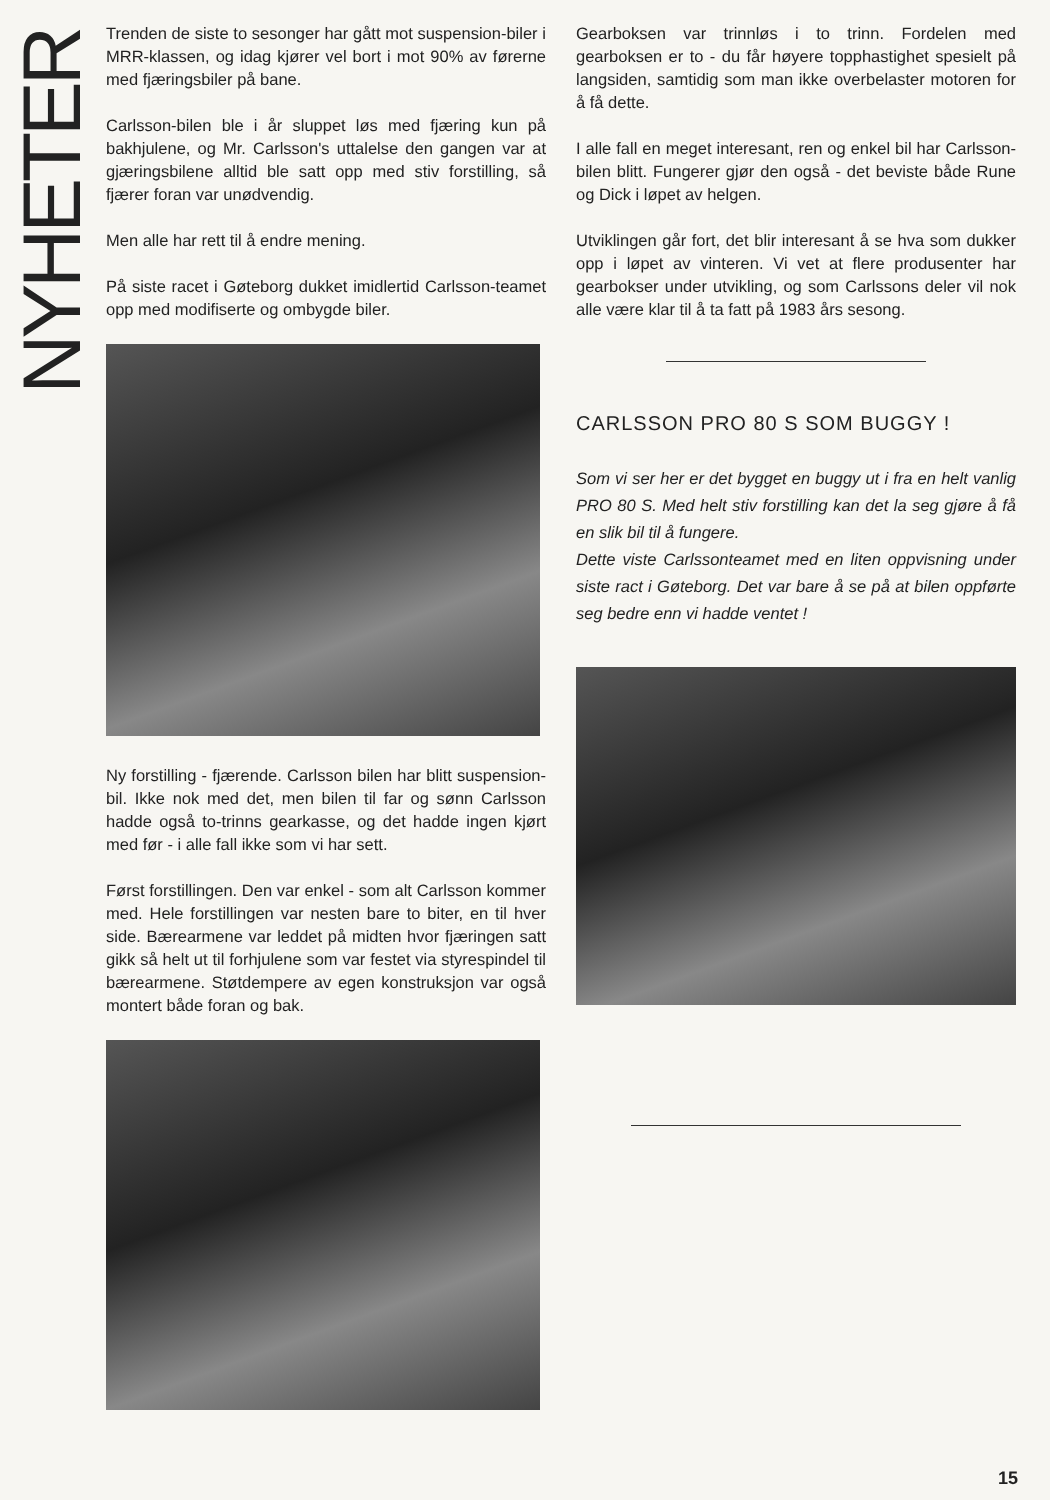NYHETER
Trenden de siste to sesonger har gått mot suspension-biler i MRR-klassen, og idag kjører vel bort i mot 90% av førerne med fjæringsbiler på bane.
Carlsson-bilen ble i år sluppet løs med fjæring kun på bakhjulene, og Mr. Carlsson's uttalelse den gangen var at gjæringsbilene alltid ble satt opp med stiv forstilling, så fjærer foran var unødvendig.
Men alle har rett til å endre mening.
På siste racet i Gøteborg dukket imidlertid Carlsson-teamet opp med modifiserte og ombygde biler.
Ny forstilling - fjærende. Carlsson bilen har blitt suspension-bil. Ikke nok med det, men bilen til far og sønn Carlsson hadde også to-trinns gearkasse, og det hadde ingen kjørt med før - i alle fall ikke som vi har sett.
Først forstillingen. Den var enkel - som alt Carlsson kommer med. Hele forstillingen var nesten bare to biter, en til hver side. Bærearmene var leddet på midten hvor fjæringen satt gikk så helt ut til forhjulene som var festet via styrespindel til bærearmene. Støtdempere av egen konstruksjon var også montert både foran og bak.
Gearboksen var trinnløs i to trinn. Fordelen med gearboksen er to - du får høyere topphastighet spesielt på langsiden, samtidig som man ikke overbelaster motoren for å få dette.
I alle fall en meget interesant, ren og enkel bil har Carlsson-bilen blitt. Fungerer gjør den også - det beviste både Rune og Dick i løpet av helgen.
Utviklingen går fort, det blir interesant å se hva som dukker opp i løpet av vinteren. Vi vet at flere produsenter har gearbokser under utvikling, og som Carlssons deler vil nok alle være klar til å ta fatt på 1983 års sesong.
CARLSSON PRO 80 S SOM BUGGY !
Som vi ser her er det bygget en buggy ut i fra en helt vanlig PRO 80 S. Med helt stiv forstilling kan det la seg gjøre å få en slik bil til å fungere.
Dette viste Carlssonteamet med en liten oppvisning under siste ract i Gøteborg. Det var bare å se på at bilen oppførte seg bedre enn vi hadde ventet !
15